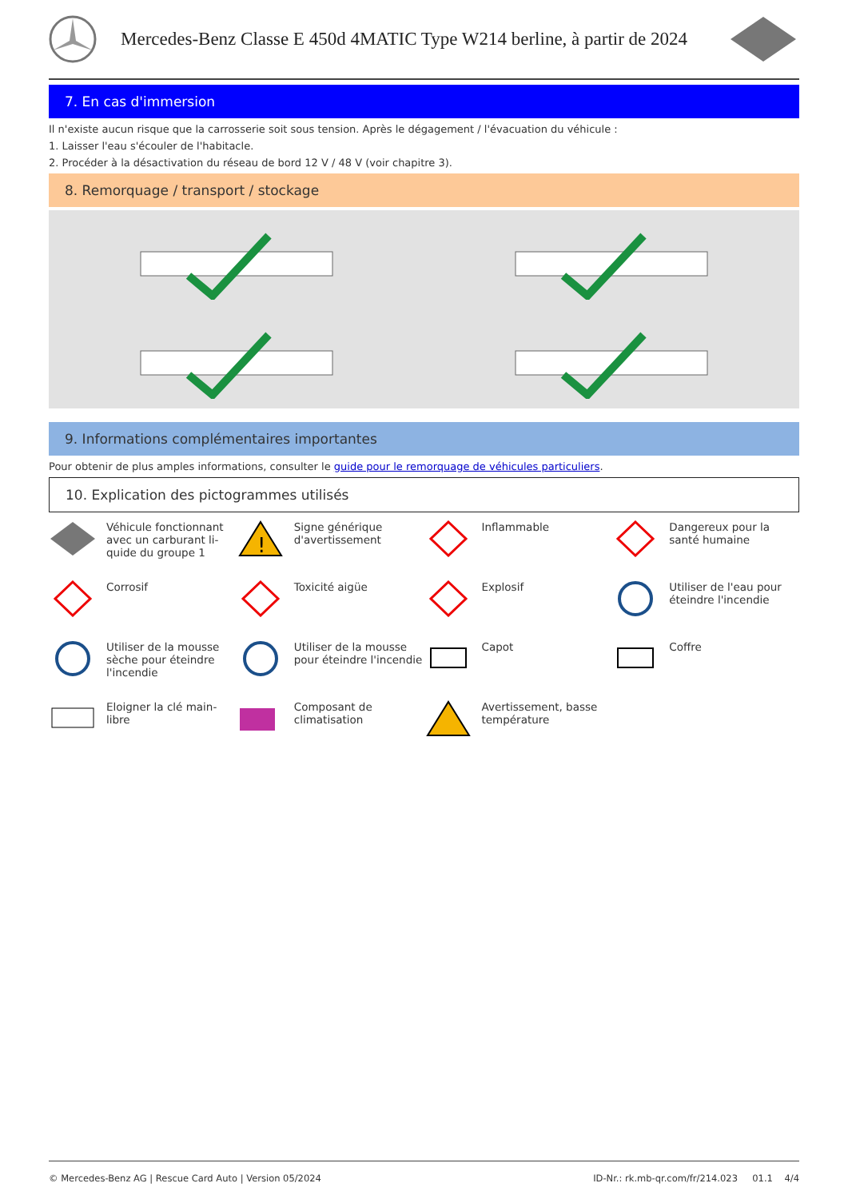Mercedes-Benz Classe E 450d 4MATIC Type W214 berline, à partir de 2024
7. En cas d'immersion
Il n'existe aucun risque que la carrosserie soit sous tension. Après le dégagement / l'évacuation du véhicule :
1. Laisser l'eau s'écouler de l'habitacle.
2. Procéder à la désactivation du réseau de bord 12 V / 48 V (voir chapitre 3).
8. Remorquage / transport / stockage
9. Informations complémentaires importantes
Pour obtenir de plus amples informations, consulter le guide pour le remorquage de véhicules particuliers.
10. Explication des pictogrammes utilisés
Véhicule fonctionnant avec un carburant li­quide du groupe 1
!
Signe générique d'avertissement
Inflammable
Dangereux pour la santé humaine
Corrosif
Toxicité aigüe
Explosif
Utiliser de l'eau pour éteindre l'incendie
Utiliser de la mousse sèche pour éteindre l'incendie
Utiliser de la mousse pour éteindre l'incendie
Capot
Coffre
Eloigner la clé main­libre
Composant de climatisa­tion
Avertissement, basse température
© Mercedes-Benz AG | Rescue Card Auto | Version 05/2024 ID-Nr.: rk.mb-qr.com/fr/214.023 01.1 4/4